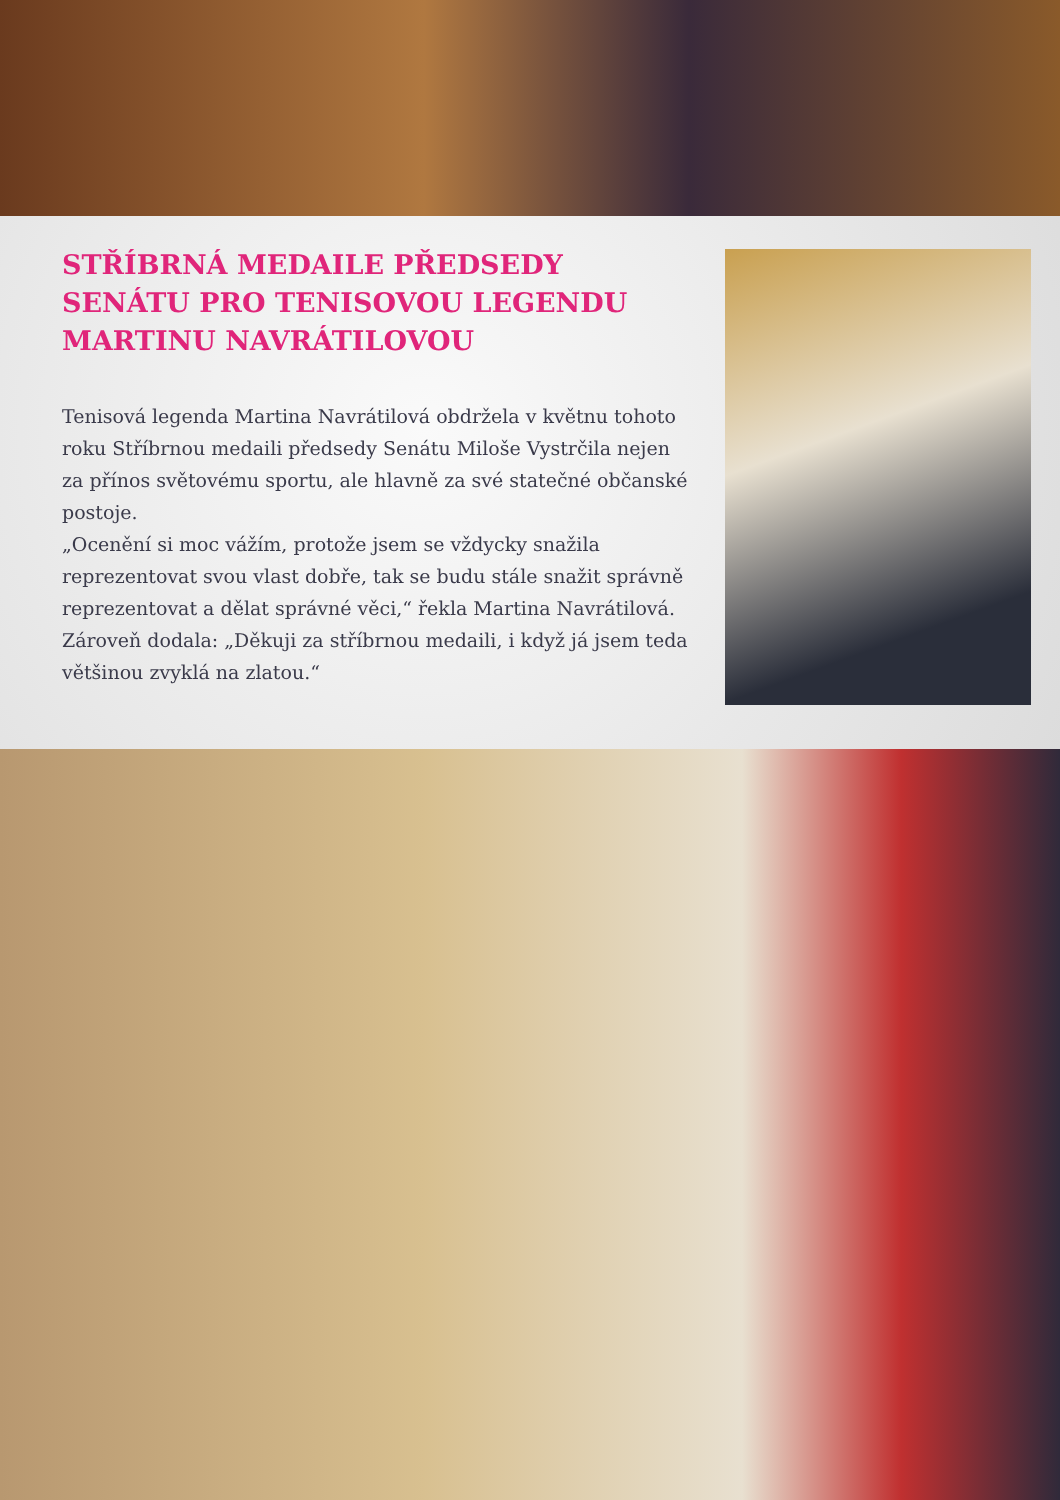STŘÍBRNÁ MEDAILE PŘEDSEDY SENÁTU PRO TENISOVOU LEGENDU MARTINU NAVRÁTILOVOU
Tenisová legenda Martina Navrátilová obdržela v květnu tohoto roku Stříbrnou medaili předsedy Senátu Miloše Vystrčila nejen za přínos světovému sportu, ale hlavně za své statečné občanské postoje.
„Ocenění si moc vážím, protože jsem se vždycky snažila reprezentovat svou vlast dobře, tak se budu stále snažit správně reprezentovat a dělat správné věci,“ řekla Martina Navrátilová. Zároveň dodala: „Děkuji za stříbrnou medaili, i když já jsem teda většinou zvyklá na zlatou.“